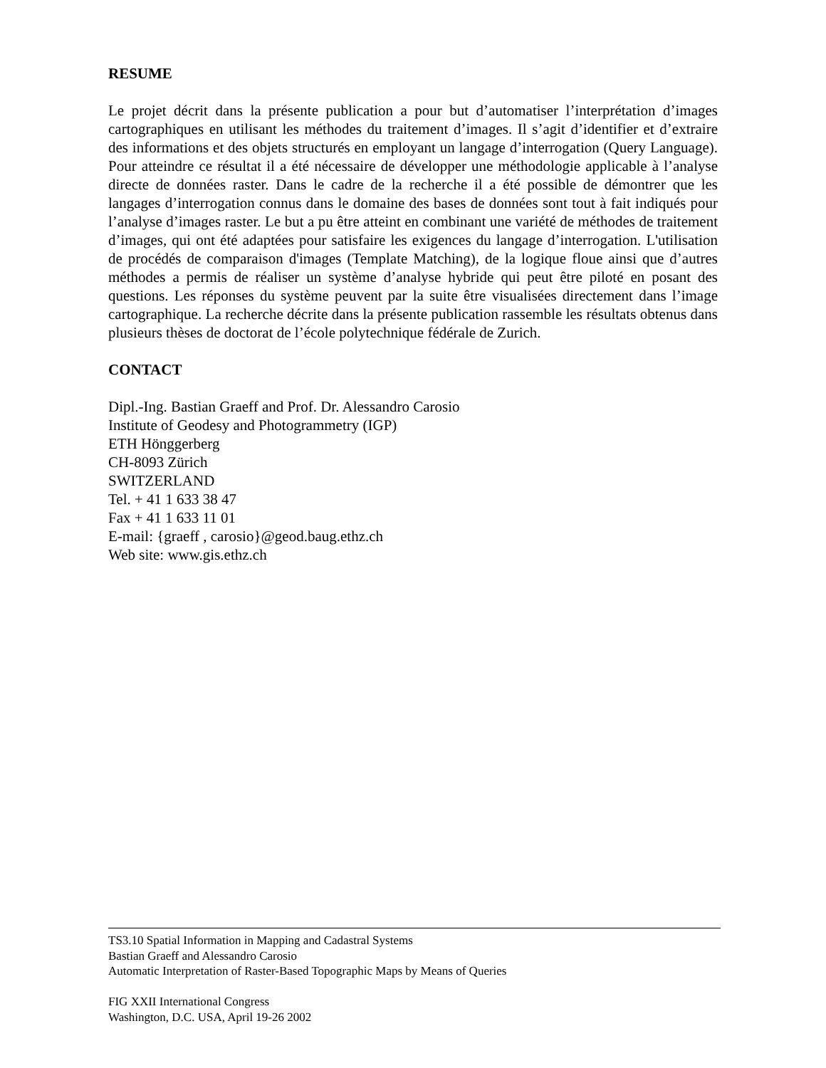RESUME
Le projet décrit dans la présente publication a pour but d’automatiser l’interprétation d’images cartographiques en utilisant les méthodes du traitement d’images. Il s’agit d’identifier et d’extraire des informations et des objets structurés en employant un langage d’interrogation (Query Language). Pour atteindre ce résultat il a été nécessaire de développer une méthodologie applicable à l’analyse directe de données raster. Dans le cadre de la recherche il a été possible de démontrer que les langages d’interrogation connus dans le domaine des bases de données sont tout à fait indiqués pour l’analyse d’images raster. Le but a pu être atteint en combinant une variété de méthodes de traitement d’images, qui ont été adaptées pour satisfaire les exigences du langage d’interrogation. L'utilisation de procédés de comparaison d'images (Template Matching), de la logique floue ainsi que d’autres méthodes a permis de réaliser un système d’analyse hybride qui peut être piloté en posant des questions. Les réponses du système peuvent par la suite être visualisées directement dans l’image cartographique. La recherche décrite dans la présente publication rassemble les résultats obtenus dans plusieurs thèses de doctorat de l’école polytechnique fédérale de Zurich.
CONTACT
Dipl.-Ing. Bastian Graeff and Prof. Dr. Alessandro Carosio
Institute of Geodesy and Photogrammetry (IGP)
ETH Hönggerberg
CH-8093 Zürich
SWITZERLAND
Tel. + 41 1 633 38 47
Fax + 41 1 633 11 01
E-mail: {graeff , carosio}@geod.baug.ethz.ch
Web site: www.gis.ethz.ch
TS3.10 Spatial Information in Mapping and Cadastral Systems
Bastian Graeff and Alessandro Carosio
Automatic Interpretation of Raster-Based Topographic Maps by Means of Queries
FIG XXII International Congress
Washington, D.C. USA, April 19-26 2002